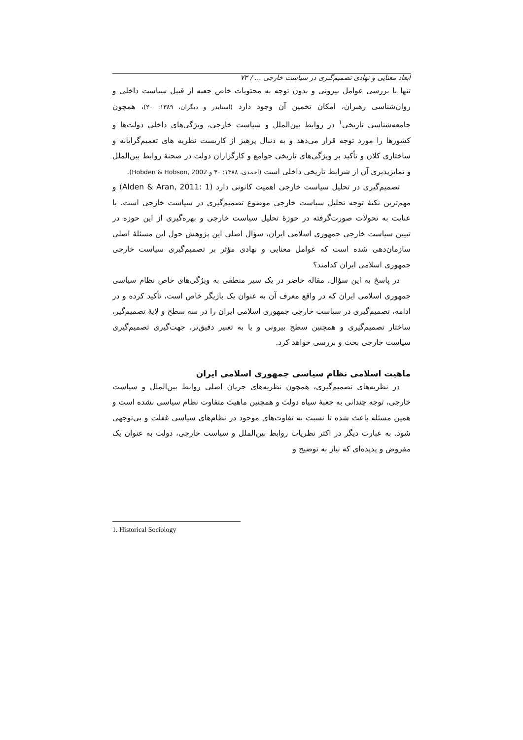ابعاد معنایی و نهادی تصمیم‌گیری در سیاست خارجی ... / ۷۳
تنها با بررسی عوامل بیرونی و بدون توجه به محتویات خاص جعبه از قبیل سیاست داخلی و روان‌شناسی رهبران، امکان تخمین آن وجود دارد (اسنایدر و دیگران، ۱۳۸۹: ۲۰)، همچون جامعه‌شناسی تاریخی<sup>۱</sup> در روابط بین‌الملل و سیاست خارجی، ویژگی‌های داخلی دولت‌ها و کشورها را مورد توجه قرار می‌دهد و به دنبال پرهیز از کاربست نظریه های تعمیم‌گرایانه و ساختاری کلان و تأکید بر ویژگی‌های تاریخی جوامع و کارگزاران دولت در صحنهٔ روابط بین‌الملل و تمایزپذیری آن از شرایط تاریخی داخلی است (احمدی، ۱۳۸۸: ۳۰ و Hobden & Hobson, 2002).
تصمیم‌گیری در تحلیل سیاست خارجی اهمیت کانونی دارد (Alden & Aran, 2011: 1) و مهم‌ترین نکتهٔ توجه تحلیل سیاست خارجی موضوع تصمیم‌گیری در سیاست خارجی است. با عنایت به تحولات صورت‌گرفته در حوزهٔ تحلیل سیاست خارجی و بهره‌گیری از این حوزه در تبیین سیاست خارجی جمهوری اسلامی ایران، سؤال اصلی این پژوهش حول این مسئلهٔ اصلی سازمان‌دهی شده است که عوامل معنایی و نهادی مؤثر بر تصمیم‌گیری سیاست خارجی جمهوری اسلامی ایران کدامند؟
در پاسخ به این سؤال، مقاله حاضر در یک سیر منطقی به ویژگی‌های خاص نظام سیاسی جمهوری اسلامی ایران که در واقع معرف آن به عنوان یک بازیگر خاص است، تأکید کرده و در ادامه، تصمیم‌گیری در سیاست خارجی جمهوری اسلامی ایران را در سه سطح و لایهٔ تصمیم‌گیر، ساختار تصمیم‌گیری و همچنین سطح بیرونی و یا به تعبیر دقیق‌تر، جهت‌گیری تصمیم‌گیری سیاست خارجی بحث و بررسی خواهد کرد.
ماهیت اسلامی نظام سیاسی جمهوری اسلامی ایران
در نظریه‌های تصمیم‌گیری، همچون نظریه‌های جریان اصلی روابط بین‌الملل و سیاست خارجی، توجه چندانی به جعبهٔ سیاه دولت و همچنین ماهیت متفاوت نظام سیاسی نشده است و همین مسئله باعث شده تا نسبت به تفاوت‌های موجود در نظام‌های سیاسی غفلت و بی‌توجهی شود. به عبارت دیگر در اکثر نظریات روابط بین‌الملل و سیاست خارجی، دولت به عنوان یک مفروض و پدیده‌ای که نیاز به توضیح و
1. Historical Sociology